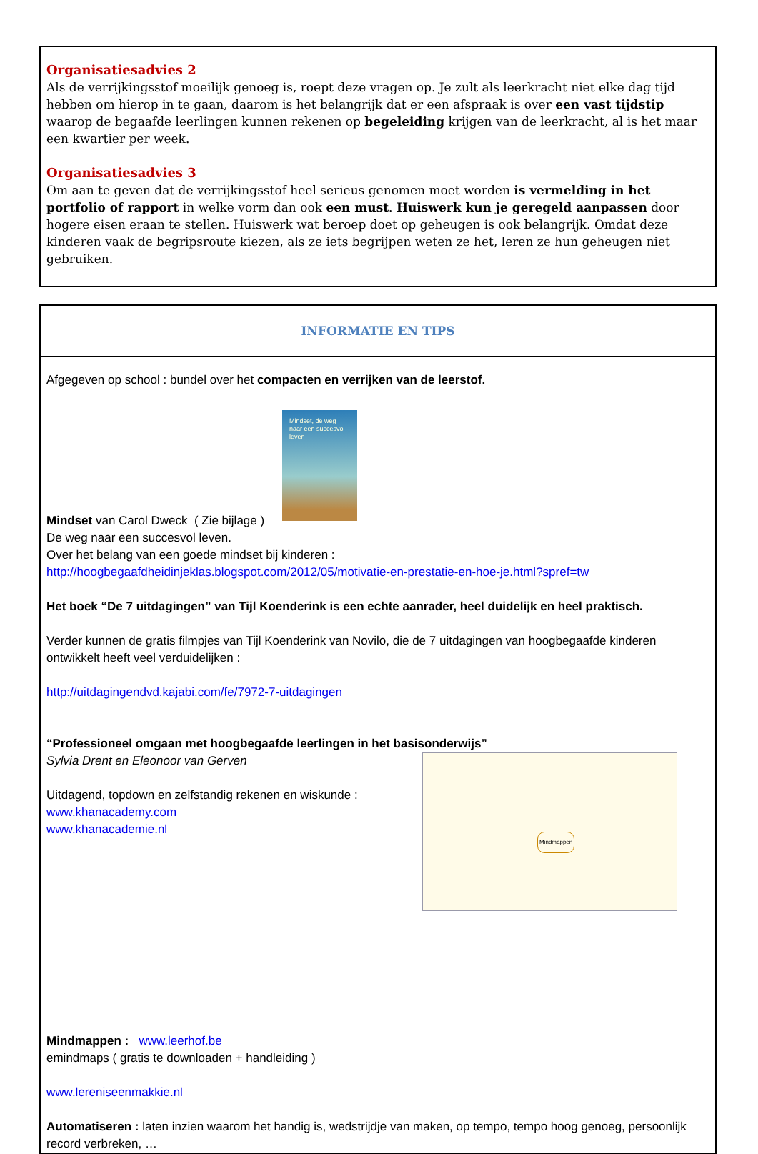Organisatiesadvies 2
Als de verrijkingsstof moeilijk genoeg is, roept deze vragen op. Je zult als leerkracht niet elke dag tijd hebben om hierop in te gaan, daarom is het belangrijk dat er een afspraak is over een vast tijdstip waarop de begaafde leerlingen kunnen rekenen op begeleiding krijgen van de leerkracht, al is het maar een kwartier per week.
Organisatiesadvies 3
Om aan te geven dat de verrijkingsstof heel serieus genomen moet worden is vermelding in het portfolio of rapport in welke vorm dan ook een must. Huiswerk kun je geregeld aanpassen door hogere eisen eraan te stellen. Huiswerk wat beroep doet op geheugen is ook belangrijk. Omdat deze kinderen vaak de begripsroute kiezen, als ze iets begrijpen weten ze het, leren ze hun geheugen niet gebruiken.
INFORMATIE EN TIPS
Afgegeven op school : bundel over het compacten en verrijken van de leerstof.
Mindset, de weg naar een succesvol leven
Mindset van Carol Dweck ( Zie bijlage )
De weg naar een succesvol leven.
Over het belang van een goede mindset bij kinderen :
http://hoogbegaafdheidinjeklas.blogspot.com/2012/05/motivatie-en-prestatie-en-hoe-je.html?spref=tw
Het boek “De 7 uitdagingen” van Tijl Koenderink is een echte aanrader, heel duidelijk en heel praktisch.
Verder kunnen de gratis filmpjes van Tijl Koenderink van Novilo, die de 7 uitdagingen van hoogbegaafde kinderen ontwikkelt heeft veel verduidelijken :
http://uitdagingendvd.kajabi.com/fe/7972-7-uitdagingen
“Professioneel omgaan met hoogbegaafde leerlingen in het basisonderwijs”
Mindmappen
Sylvia Drent en Eleonoor van Gerven
Uitdagend, topdown en zelfstandig rekenen en wiskunde :
www.khanacademy.com
www.khanacademie.nl
Mindmappen : www.leerhof.be
emindmaps ( gratis te downloaden + handleiding )
www.lereniseenmakkie.nl
Automatiseren : laten inzien waarom het handig is, wedstrijdje van maken, op tempo, tempo hoog genoeg, persoonlijk record verbreken, …